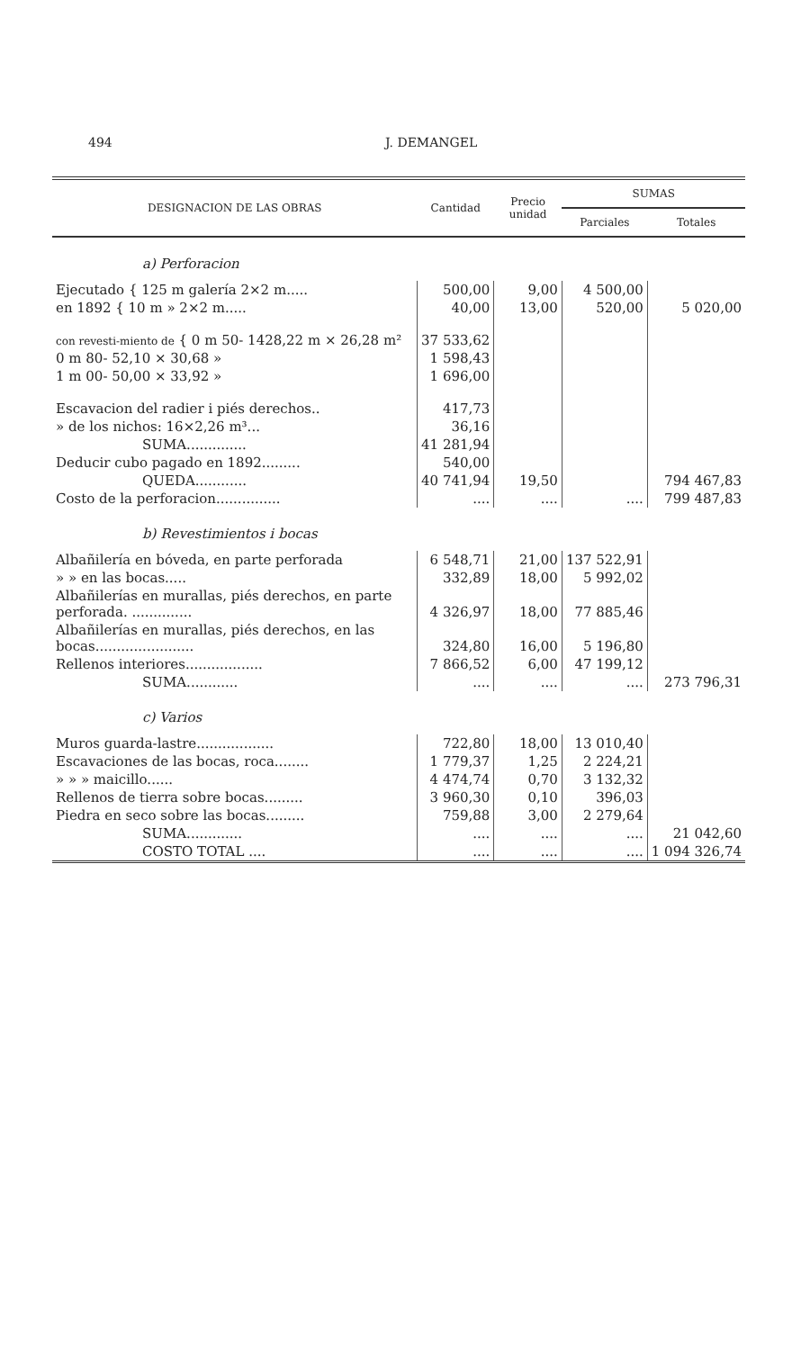494 J. DEMANGEL
| DESIGNACION DE LAS OBRAS | Cantidad | Precio unidad | SUMAS | |
| --- | --- | --- | --- | --- |
| | | | Parciales | Totales |
| a) Perforacion | | | | |
| Ejecutado { 125 m galería 2×2 m..... | 500,00 | 9,00 | 4 500,00 | |
| en 1892 { 10 m » 2×2 m..... | 40,00 | 13,00 | 520,00 | 5 020,00 |
| con revesti-miento de { 0 m 50- 1428,22 m × 26,28 m² | 37 533,62 | | | |
| 0 m 80- 52,10 × 30,68 » | 1 598,43 | | | |
| 1 m 00- 50,00 × 33,92 » | 1 696,00 | | | |
| Escavacion del radier i piés derechos.. | 417,73 | | | |
| » de los nichos: 16×2,26 m³... | 36,16 | | | |
| SUMA.............. | 41 281,94 | | | |
| Deducir cubo pagado en 1892......... | 540,00 | | | |
| QUEDA............ | 40 741,94 | 19,50 | | 794 467,83 |
| Costo de la perforacion............... | .... | .... | .... | 799 487,83 |
| b) Revestimientos i bocas | | | | |
| Albañilería en bóveda, en parte perforada | 6 548,71 | 21,00 | 137 522,91 | |
| » » en las bocas..... | 332,89 | 18,00 | 5 992,02 | |
| Albañilerías en murallas, piés derechos, en parte perforada. .............. | 4 326,97 | 18,00 | 77 885,46 | |
| Albañilerías en murallas, piés derechos, en las bocas....................... | 324,80 | 16,00 | 5 196,80 | |
| Rellenos interiores.................. | 7 866,52 | 6,00 | 47 199,12 | |
| SUMA............ | .... | .... | .... | 273 796,31 |
| c) Varios | | | | |
| Muros guarda-lastre.................. | 722,80 | 18,00 | 13 010,40 | |
| Escavaciones de las bocas, roca........ | 1 779,37 | 1,25 | 2 224,21 | |
| » » » maicillo...... | 4 474,74 | 0,70 | 3 132,32 | |
| Rellenos de tierra sobre bocas......... | 3 960,30 | 0,10 | 396,03 | |
| Piedra en seco sobre las bocas......... | 759,88 | 3,00 | 2 279,64 | |
| SUMA............. | .... | .... | .... | 21 042,60 |
| COSTO TOTAL .... | .... | .... | .... | 1 094 326,74 |